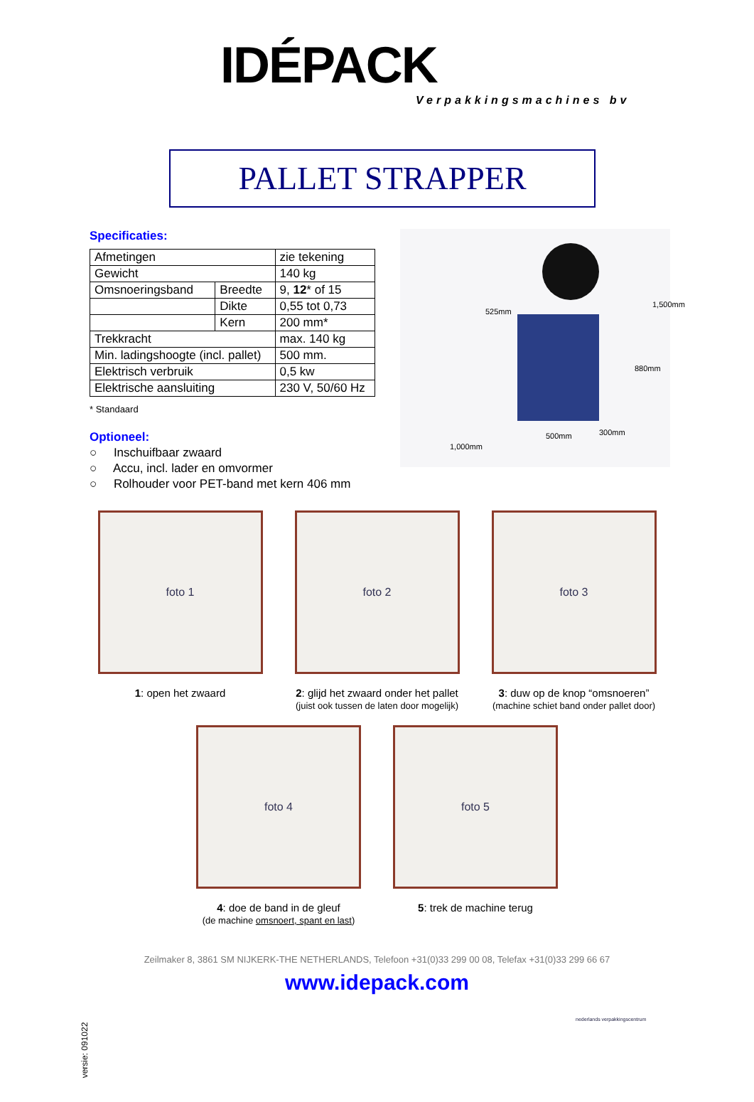IDÉPACK
Verpakkingsmachines bv
PALLET STRAPPER
Specificaties:
| Afmetingen | | zie tekening |
| Gewicht | | 140 kg |
| Omsnoeringsband | Breedte | 9, 12 * of 15 |
| | Dikte | 0,55 tot 0,73 |
| | Kern | 200 mm* |
| Trekkracht | | max. 140 kg |
| Min. ladingshoogte (incl. pallet) | | 500 mm. |
| Elektrisch verbruik | | 0,5 kw |
| Elektrische aansluiting | | 230 V, 50/60 Hz |
* Standaard
Optioneel:
○ Inschuifbaar zwaard
○ Accu, incl. lader en omvormer
○ Rolhouder voor PET-band met kern 406 mm
525mm
1,500mm
880mm
1,000mm
500mm 300mm
foto 1
1: open het zwaard
foto 2
2: glijd het zwaard onder het pallet
(juist ook tussen de laten door mogelijk)
foto 3
3: duw op de knop “omsnoeren”
(machine schiet band onder pallet door)
foto 4
4: doe de band in de gleuf
(de machine omsnoert, spant en last)
foto 5
5: trek de machine terug
Zeilmaker 8, 3861 SM NIJKERK-THE NETHERLANDS, Telefoon +31(0)33 299 00 08, Telefax +31(0)33 299 66 67
www.idepack.com
nederlands verpakkingscentrum
versie: 091022